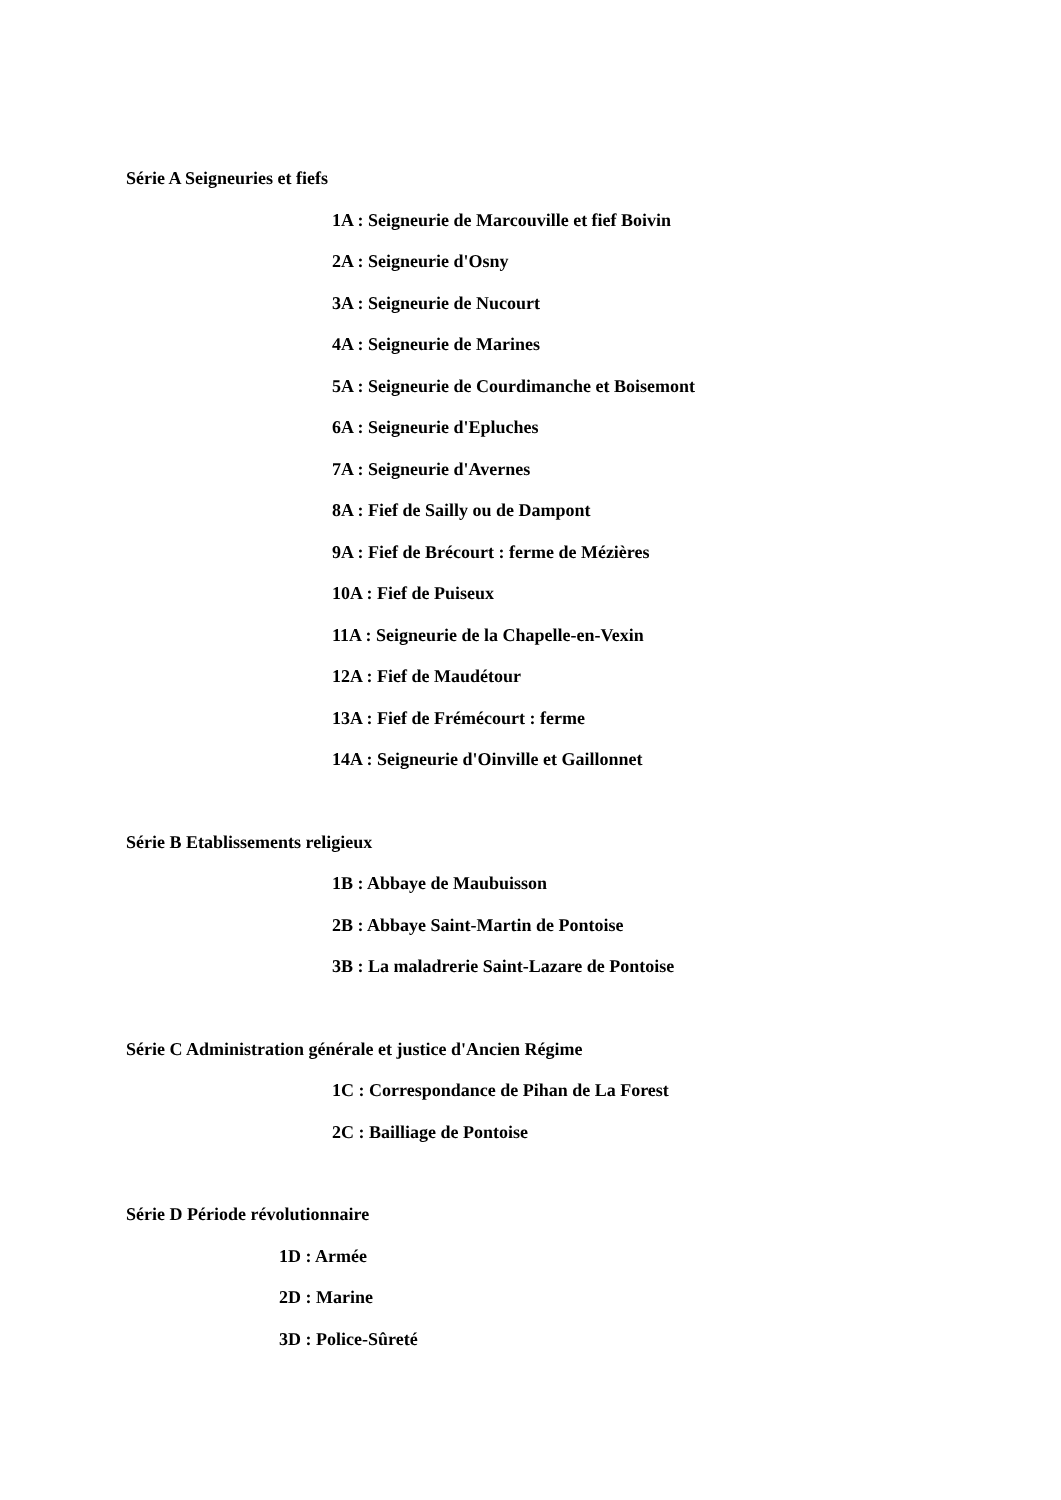Série A Seigneuries et fiefs
1A : Seigneurie de Marcouville et fief Boivin
2A : Seigneurie d'Osny
3A : Seigneurie de Nucourt
4A : Seigneurie de Marines
5A : Seigneurie de Courdimanche et Boisemont
6A : Seigneurie d'Epluches
7A : Seigneurie d'Avernes
8A : Fief de Sailly ou de Dampont
9A : Fief de Brécourt : ferme de Mézières
10A : Fief de Puiseux
11A : Seigneurie de la Chapelle-en-Vexin
12A : Fief de Maudétour
13A : Fief de Frémécourt : ferme
14A : Seigneurie d'Oinville et Gaillonnet
Série B Etablissements religieux
1B : Abbaye de Maubuisson
2B : Abbaye Saint-Martin de Pontoise
3B : La maladrerie Saint-Lazare de Pontoise
Série C Administration générale et justice d'Ancien Régime
1C : Correspondance de Pihan de La Forest
2C : Bailliage de Pontoise
Série D Période révolutionnaire
1D : Armée
2D : Marine
3D : Police-Sûreté